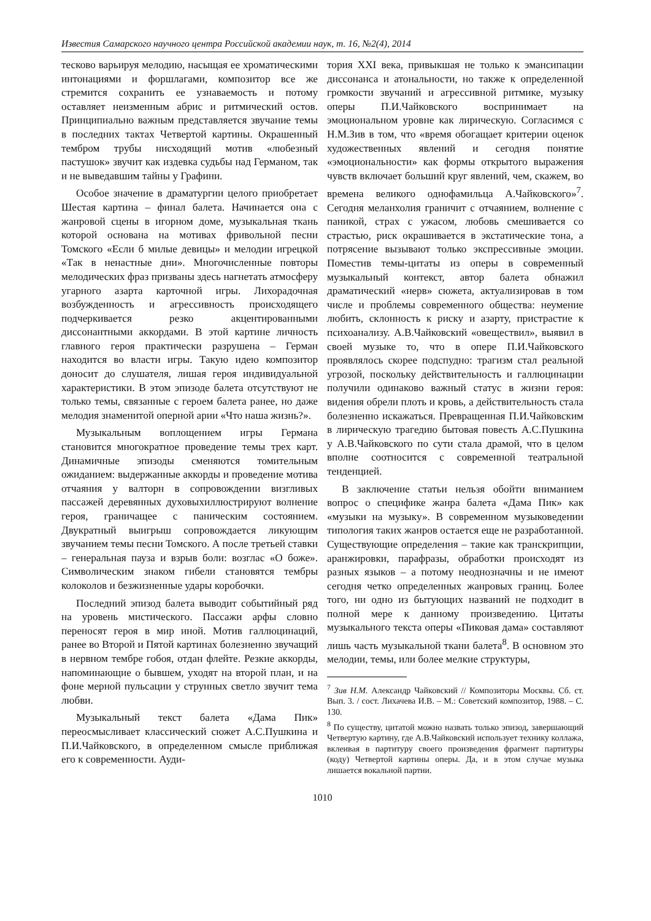Известия Самарского научного центра Российской академии наук, т. 16, №2(4), 2014
тесково варьируя мелодию, насыщая ее хроматическими интонациями и форшлагами, композитор все же стремится сохранить ее узнаваемость и потому оставляет неизменным абрис и ритмический остов. Принципиально важным представляется звучание темы в последних тактах Четвертой картины. Окрашенный тембром трубы нисходящий мотив «любезный пастушок» звучит как издевка судьбы над Германом, так и не выведавшим тайны у Графини.
Особое значение в драматургии целого приобретает Шестая картина – финал балета. Начинается она с жанровой сцены в игорном доме, музыкальная ткань которой основана на мотивах фривольной песни Томского «Если б милые девицы» и мелодии игрецкой «Так в ненастные дни». Многочисленные повторы мелодических фраз призваны здесь нагнетать атмосферу угарного азарта карточной игры. Лихорадочная возбужденность и агрессивность происходящего подчеркивается резко акцентированными диссонантными аккордами. В этой картине личность главного героя практически разрушена – Герман находится во власти игры. Такую идею композитор доносит до слушателя, лишая героя индивидуальной характеристики. В этом эпизоде балета отсутствуют не только темы, связанные с героем балета ранее, но даже мелодия знаменитой оперной арии «Что наша жизнь?».
Музыкальным воплощением игры Германа становится многократное проведение темы трех карт. Динамичные эпизоды сменяются томительным ожиданием: выдержанные аккорды и проведение мотива отчаяния у валторн в сопровождении визгливых пассажей деревянных духовыхиллюстрируют волнение героя, граничащее с паническим состоянием. Двукратный выигрыш сопровождается ликующим звучанием темы песни Томского. А после третьей ставки – генеральная пауза и взрыв боли: возглас «О боже». Символическим знаком гибели становятся тембры колоколов и безжизненные удары коробочки.
Последний эпизод балета выводит событийный ряд на уровень мистического. Пассажи арфы словно переносят героя в мир иной. Мотив галлюцинаций, ранее во Второй и Пятой картинах болезненно звучащий в нервном тембре гобоя, отдан флейте. Резкие аккорды, напоминающие о бывшем, уходят на второй план, и на фоне мерной пульсации у струнных светло звучит тема любви.
Музыкальный текст балета «Дама Пик» переосмысливает классический сюжет А.С.Пушкина и П.И.Чайковского, в определенном смысле приближая его к современности. Ауди-
тория XXI века, привыкшая не только к эмансипации диссонанса и атональности, но также к определенной громкости звучаний и агрессивной ритмике, музыку оперы П.И.Чайковского воспринимает на эмоциональном уровне как лирическую. Согласимся с Н.М.Зив в том, что «время обогащает критерии оценок художественных явлений и сегодня понятие «эмоциональности» как формы открытого выражения чувств включает больший круг явлений, чем, скажем, во времена великого однофамильца А.Чайковского»<sup>7</sup>. Сегодня меланхолия граничит с отчаянием, волнение с паникой, страх с ужасом, любовь смешивается со страстью, риск окрашивается в экстатические тона, а потрясение вызывают только экспрессивные эмоции. Поместив темы-цитаты из оперы в современный музыкальный контекст, автор балета обнажил драматический «нерв» сюжета, актуализировав в том числе и проблемы современного общества: неумение любить, склонность к риску и азарту, пристрастие к психоанализу. А.В.Чайковский «овеществил», выявил в своей музыке то, что в опере П.И.Чайковского проявлялось скорее подспудно: трагизм стал реальной угрозой, поскольку действительность и галлюцинации получили одинаково важный статус в жизни героя: видения обрели плоть и кровь, а действительность стала болезненно искажаться. Превращенная П.И.Чайковским в лирическую трагедию бытовая повесть А.С.Пушкина у А.В.Чайковского по сути стала драмой, что в целом вполне соотносится с современной театральной тенденцией.
В заключение статьи нельзя обойти вниманием вопрос о специфике жанра балета «Дама Пик» как «музыки на музыку». В современном музыковедении типология таких жанров остается еще не разработанной. Существующие определения – такие как транскрипции, аранжировки, парафразы, обработки происходят из разных языков – а потому неоднозначны и не имеют сегодня четко определенных жанровых границ. Более того, ни одно из бытующих названий не подходит в полной мере к данному произведению. Цитаты музыкального текста оперы «Пиковая дама» составляют лишь часть музыкальной ткани балета<sup>8</sup>. В основном это мелодии, темы, или более мелкие структуры,
<sup>7</sup> Зив Н.М. Александр Чайковский // Композиторы Москвы. Сб. ст. Вып. 3. / сост. Лихачева И.В. – М.: Советский композитор, 1988. – С. 130.
<sup>8</sup> По существу, цитатой можно назвать только эпизод, завершающий Четвертую картину, где А.В.Чайковский использует технику коллажа, вклеивая в партитуру своего произведения фрагмент партитуры (коду) Четвертой картины оперы. Да, и в этом случае музыка лишается вокальной партии.
1010